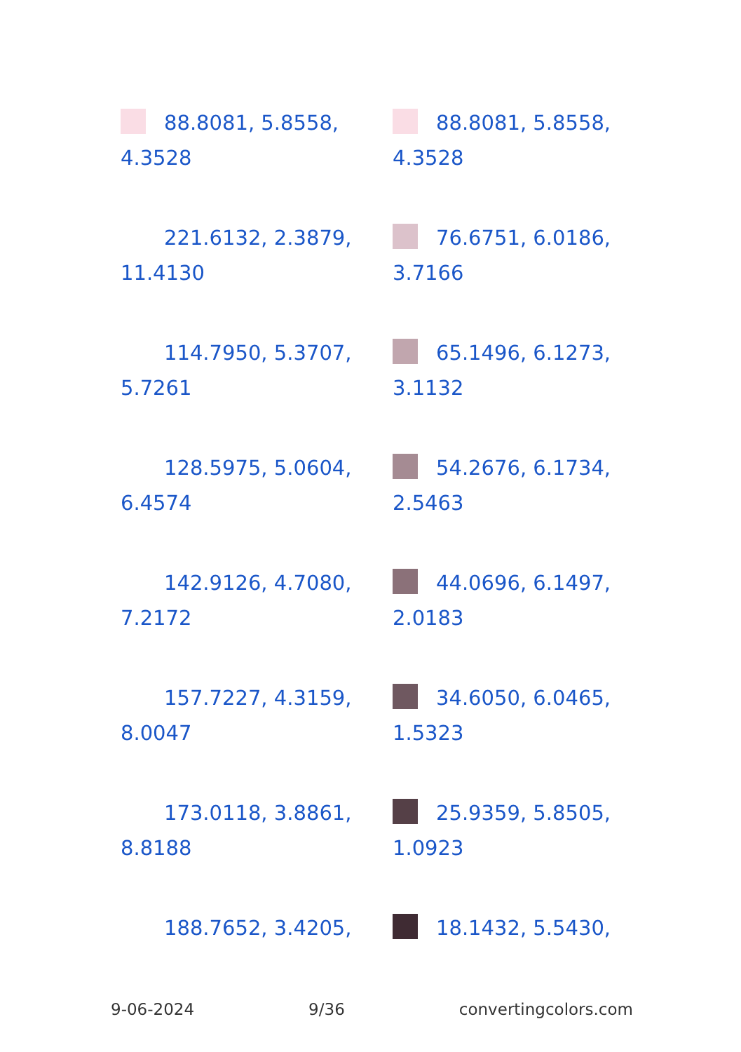88.8081, 5.8558, 4.3528
88.8081, 5.8558, 4.3528
221.6132, 2.3879, 11.4130
76.6751, 6.0186, 3.7166
114.7950, 5.3707, 5.7261
65.1496, 6.1273, 3.1132
128.5975, 5.0604, 6.4574
54.2676, 6.1734, 2.5463
142.9126, 4.7080, 7.2172
44.0696, 6.1497, 2.0183
157.7227, 4.3159, 8.0047
34.6050, 6.0465, 1.5323
173.0118, 3.8861, 8.8188
25.9359, 5.8505, 1.0923
188.7652, 3.4205,
18.1432, 5.5430,
9-06-2024 9/36 convertingcolors.com